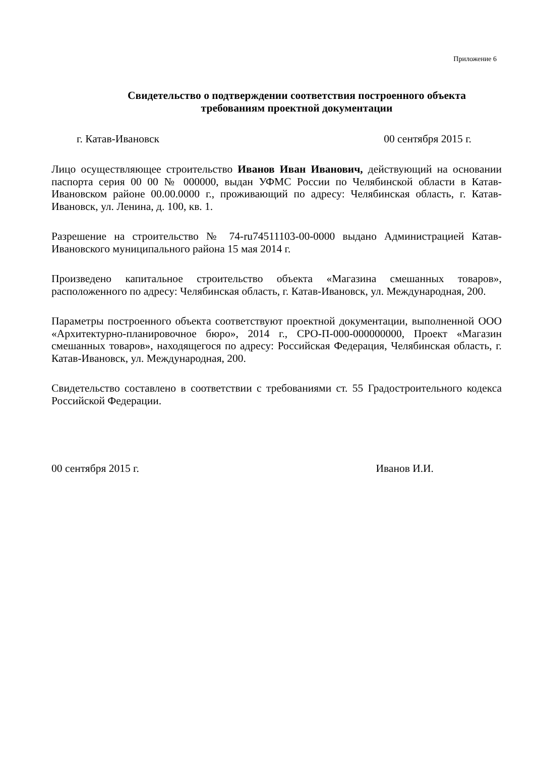Приложение 6
Свидетельство о подтверждении соответствия построенного объекта
требованиям проектной документации
г. Катав-Ивановск 00 сентября 2015 г.
Лицо осуществляющее строительство Иванов Иван Иванович, действующий на основании паспорта серия 00 00 № 000000, выдан УФМС России по Челябинской области в Катав-Ивановском районе 00.00.0000 г., проживающий по адресу: Челябинская область, г. Катав-Ивановск, ул. Ленина, д. 100, кв. 1.
Разрешение на строительство № 74-ru74511103-00-0000 выдано Администрацией Катав-Ивановского муниципального района 15 мая 2014 г.
Произведено капитальное строительство объекта «Магазина смешанных товаров», расположенного по адресу: Челябинская область, г. Катав-Ивановск, ул. Международная, 200.
Параметры построенного объекта соответствуют проектной документации, выполненной ООО «Архитектурно-планировочное бюро», 2014 г., СРО-П-000-000000000, Проект «Магазин смешанных товаров», находящегося по адресу: Российская Федерация, Челябинская область, г. Катав-Ивановск, ул. Международная, 200.
Свидетельство составлено в соответствии с требованиями ст. 55 Градостроительного кодекса Российской Федерации.
00 сентября 2015 г. Иванов И.И.